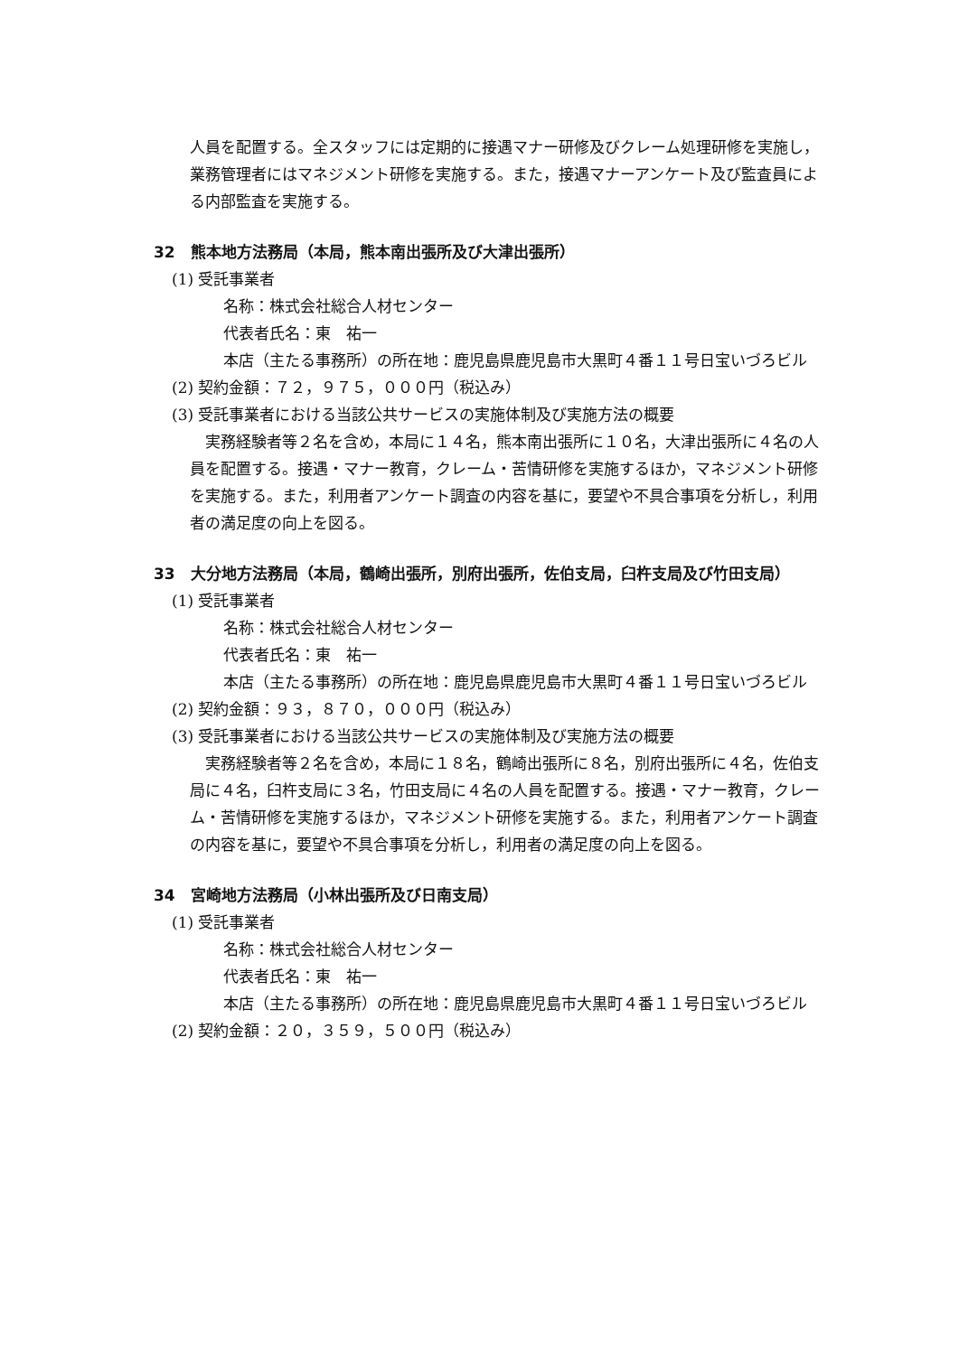人員を配置する。全スタッフには定期的に接遇マナー研修及びクレーム処理研修を実施し，業務管理者にはマネジメント研修を実施する。また，接遇マナーアンケート及び監査員による内部監査を実施する。
32　熊本地方法務局（本局，熊本南出張所及び大津出張所）
(1) 受託事業者
名称：株式会社総合人材センター
代表者氏名：東　祐一
本店（主たる事務所）の所在地：鹿児島県鹿児島市大黒町４番１１号日宝いづろビル
(2) 契約金額：７２，９７５，０００円（税込み）
(3) 受託事業者における当該公共サービスの実施体制及び実施方法の概要
実務経験者等２名を含め，本局に１４名，熊本南出張所に１０名，大津出張所に４名の人員を配置する。接遇・マナー教育，クレーム・苦情研修を実施するほか，マネジメント研修を実施する。また，利用者アンケート調査の内容を基に，要望や不具合事項を分析し，利用者の満足度の向上を図る。
33　大分地方法務局（本局，鶴崎出張所，別府出張所，佐伯支局，臼杵支局及び竹田支局）
(1) 受託事業者
名称：株式会社総合人材センター
代表者氏名：東　祐一
本店（主たる事務所）の所在地：鹿児島県鹿児島市大黒町４番１１号日宝いづろビル
(2) 契約金額：９３，８７０，０００円（税込み）
(3) 受託事業者における当該公共サービスの実施体制及び実施方法の概要
実務経験者等２名を含め，本局に１８名，鶴崎出張所に８名，別府出張所に４名，佐伯支局に４名，臼杵支局に３名，竹田支局に４名の人員を配置する。接遇・マナー教育，クレーム・苦情研修を実施するほか，マネジメント研修を実施する。また，利用者アンケート調査の内容を基に，要望や不具合事項を分析し，利用者の満足度の向上を図る。
34　宮崎地方法務局（小林出張所及び日南支局）
(1) 受託事業者
名称：株式会社総合人材センター
代表者氏名：東　祐一
本店（主たる事務所）の所在地：鹿児島県鹿児島市大黒町４番１１号日宝いづろビル
(2) 契約金額：２０，３５９，５００円（税込み）